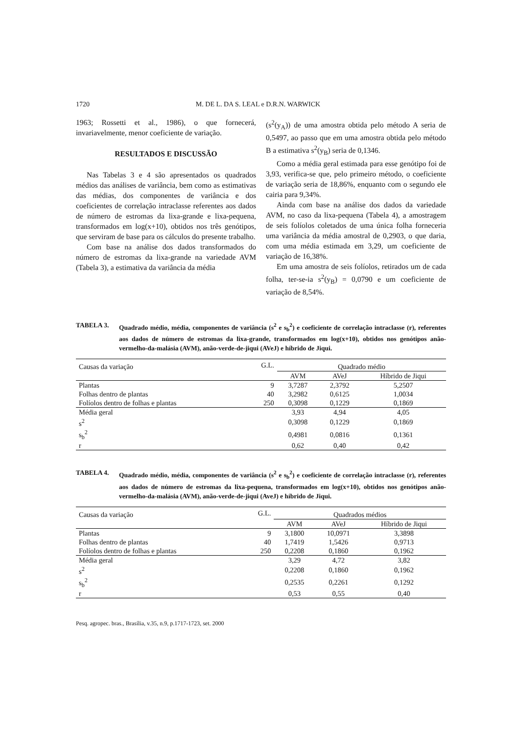1720 M. DE L. DA S. LEAL e D.R.N. WARWICK
1963; Rossetti et al., 1986), o que fornecerá, invariavelmente, menor coeficiente de variação.
RESULTADOS E DISCUSSÃO
Nas Tabelas 3 e 4 são apresentados os quadrados médios das análises de variância, bem como as estimativas das médias, dos componentes de variância e dos coeficientes de correlação intraclasse referentes aos dados de número de estromas da lixa-grande e lixa-pequena, transformados em log(x+10), obtidos nos três genótipos, que serviram de base para os cálculos do presente trabalho.
Com base na análise dos dados transformados do número de estromas da lixa-grande na variedade AVM (Tabela 3), a estimativa da variância da média
(s<sup>2</sup>(y<sub>A</sub>)) de uma amostra obtida pelo método A seria de 0,5497, ao passo que em uma amostra obtida pelo método B a estimativa s<sup>2</sup>(y<sub>B</sub>) seria de 0,1346.
Como a média geral estimada para esse genótipo foi de 3,93, verifica-se que, pelo primeiro método, o coeficiente de variação seria de 18,86%, enquanto com o segundo ele cairia para 9,34%.
Ainda com base na análise dos dados da variedade AVM, no caso da lixa-pequena (Tabela 4), a amostragem de seis folíolos coletados de uma única folha forneceria uma variância da média amostral de 0,2903, o que daria, com uma média estimada em 3,29, um coeficiente de variação de 16,38%.
Em uma amostra de seis folíolos, retirados um de cada folha, ter-se-ia s<sup>2</sup>(y<sub>B</sub>) = 0,0790 e um coeficiente de variação de 8,54%.
TABELA 3. Quadrado médio, média, componentes de variância (s<sup>2</sup> e s<sub>b</sub><sup>2</sup>) e coeficiente de correlação intraclasse (r), referentes aos dados de número de estromas da lixa-grande, transformados em log(x+10), obtidos nos genótipos anão-vermelho-da-malásia (AVM), anão-verde-de-jiqui (AVeJ) e híbrido de Jiqui.
| Causas da variação | G.L. | Quadrado médio | | |
| --- | --- | --- | --- | --- |
| | | AVM | AVeJ | Híbrido de Jiqui |
| Plantas | 9 | 3,7287 | 2,3792 | 5,2507 |
| Folhas dentro de plantas | 40 | 3,2982 | 0,6125 | 1,0034 |
| Folíolos dentro de folhas e plantas | 250 | 0,3098 | 0,1229 | 0,1869 |
| Média geral | | 3,93 | 4,94 | 4,05 |
| s<sup>2</sup> | | 0,3098 | 0,1229 | 0,1869 |
| s<sub>b</sub><sup>2</sup> | | 0,4981 | 0,0816 | 0,1361 |
| r | | 0,62 | 0,40 | 0,42 |
TABELA 4. Quadrado médio, média, componentes de variância (s<sup>2</sup> e s<sub>b</sub><sup>2</sup>) e coeficiente de correlação intraclasse (r), referentes aos dados de número de estromas da lixa-pequena, transformados em log(x+10), obtidos nos genótipos anão-vermelho-da-malásia (AVM), anão-verde-de-jiqui (AveJ) e híbrido de Jiqui.
| Causas da variação | G.L. | Quadrados médios | | |
| --- | --- | --- | --- | --- |
| | | AVM | AVeJ | Híbrido de Jiqui |
| Plantas | 9 | 3,1800 | 10,0971 | 3,3898 |
| Folhas dentro de plantas | 40 | 1,7419 | 1,5426 | 0,9713 |
| Folíolos dentro de folhas e plantas | 250 | 0,2208 | 0,1860 | 0,1962 |
| Média geral | | 3,29 | 4,72 | 3,82 |
| s<sup>2</sup> | | 0,2208 | 0,1860 | 0,1962 |
| s<sub>b</sub><sup>2</sup> | | 0,2535 | 0,2261 | 0,1292 |
| r | | 0,53 | 0,55 | 0,40 |
Pesq. agropec. bras., Brasília, v.35, n.9, p.1717-1723, set. 2000